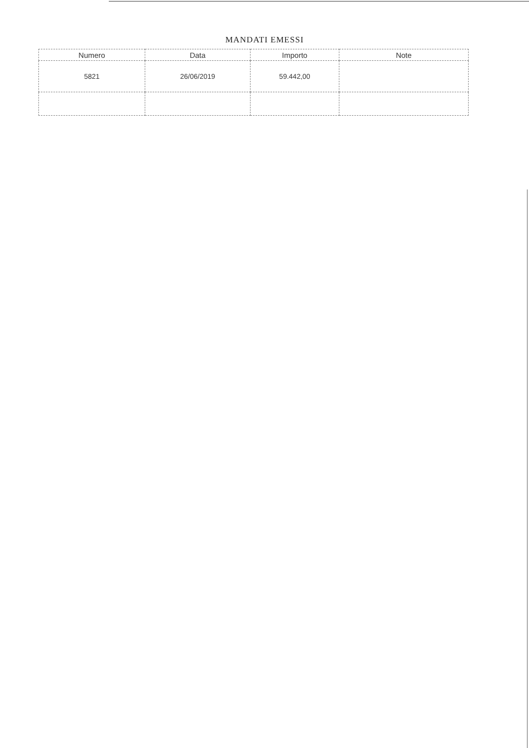MANDATI EMESSI
| Numero | Data | Importo | Note |
| --- | --- | --- | --- |
| 5821 | 26/06/2019 | 59.442,00 | |